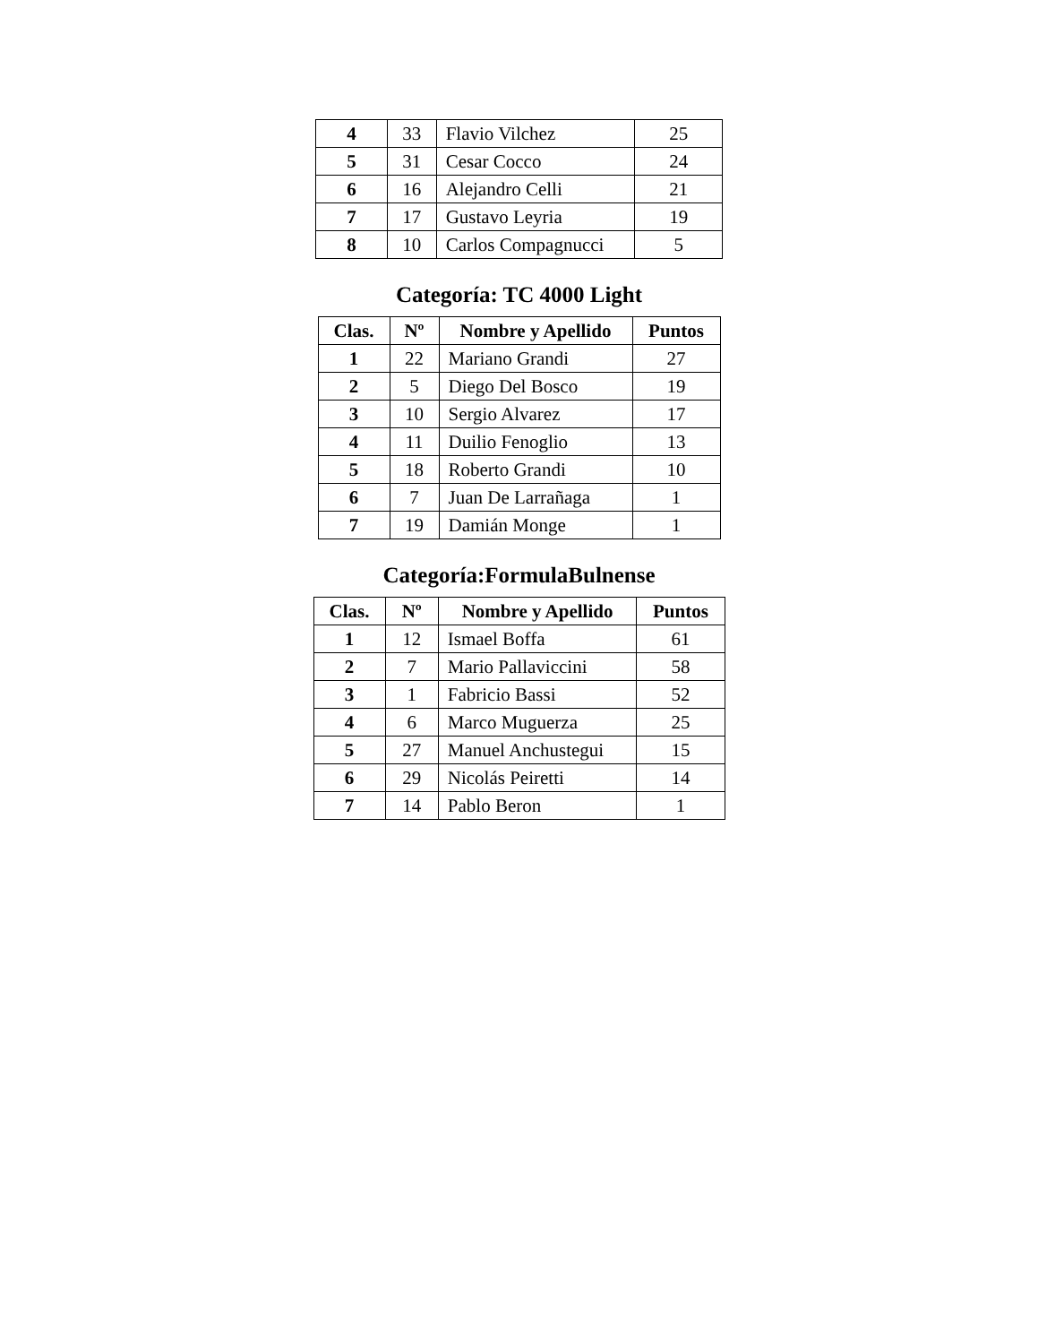| 4 | 33 | Flavio Vilchez | 25 |
| 5 | 31 | Cesar Cocco | 24 |
| 6 | 16 | Alejandro Celli | 21 |
| 7 | 17 | Gustavo Leyria | 19 |
| 8 | 10 | Carlos Compagnucci | 5 |
Categoría: TC 4000 Light
| Clas. | Nº | Nombre y Apellido | Puntos |
| --- | --- | --- | --- |
| 1 | 22 | Mariano Grandi | 27 |
| 2 | 5 | Diego Del Bosco | 19 |
| 3 | 10 | Sergio Alvarez | 17 |
| 4 | 11 | Duilio Fenoglio | 13 |
| 5 | 18 | Roberto Grandi | 10 |
| 6 | 7 | Juan De Larrañaga | 1 |
| 7 | 19 | Damián Monge | 1 |
Categoría:FormulaBulnense
| Clas. | Nº | Nombre y Apellido | Puntos |
| --- | --- | --- | --- |
| 1 | 12 | Ismael Boffa | 61 |
| 2 | 7 | Mario Pallaviccini | 58 |
| 3 | 1 | Fabricio Bassi | 52 |
| 4 | 6 | Marco Muguerza | 25 |
| 5 | 27 | Manuel Anchustegui | 15 |
| 6 | 29 | Nicolás Peiretti | 14 |
| 7 | 14 | Pablo Beron | 1 |